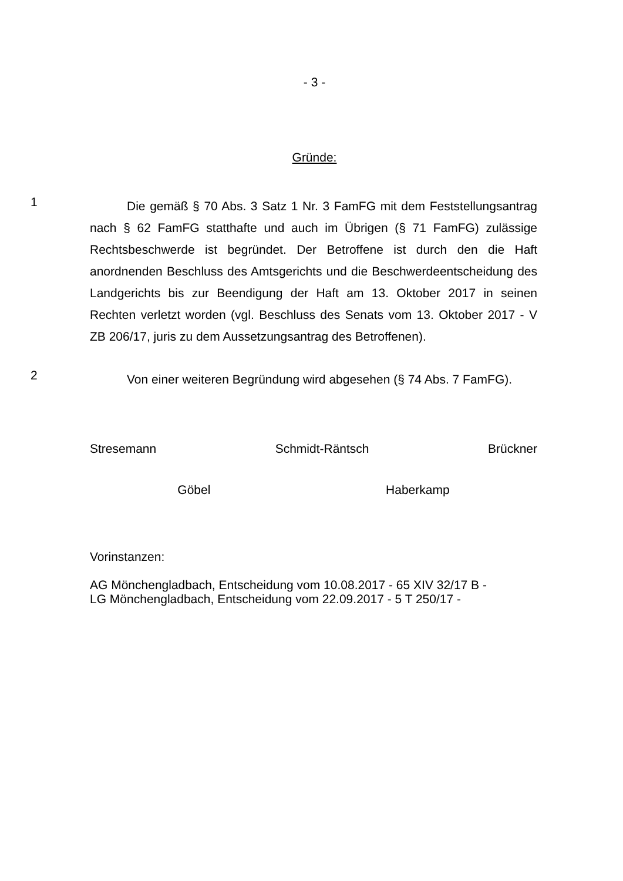- 3 -
Gründe:
1
Die gemäß § 70 Abs. 3 Satz 1 Nr. 3 FamFG mit dem Feststellungsantrag nach § 62 FamFG statthafte und auch im Übrigen (§ 71 FamFG) zulässige Rechtsbeschwerde ist begründet. Der Betroffene ist durch den die Haft anordnenden Beschluss des Amtsgerichts und die Beschwerdeentscheidung des Landgerichts bis zur Beendigung der Haft am 13. Oktober 2017 in seinen Rechten verletzt worden (vgl. Beschluss des Senats vom 13. Oktober 2017 - V ZB 206/17, juris zu dem Aussetzungsantrag des Betroffenen).
2
Von einer weiteren Begründung wird abgesehen (§ 74 Abs. 7 FamFG).
Stresemann Schmidt-Räntsch Brückner
Göbel Haberkamp
Vorinstanzen:
AG Mönchengladbach, Entscheidung vom 10.08.2017 - 65 XIV 32/17 B -
LG Mönchengladbach, Entscheidung vom 22.09.2017 - 5 T 250/17 -